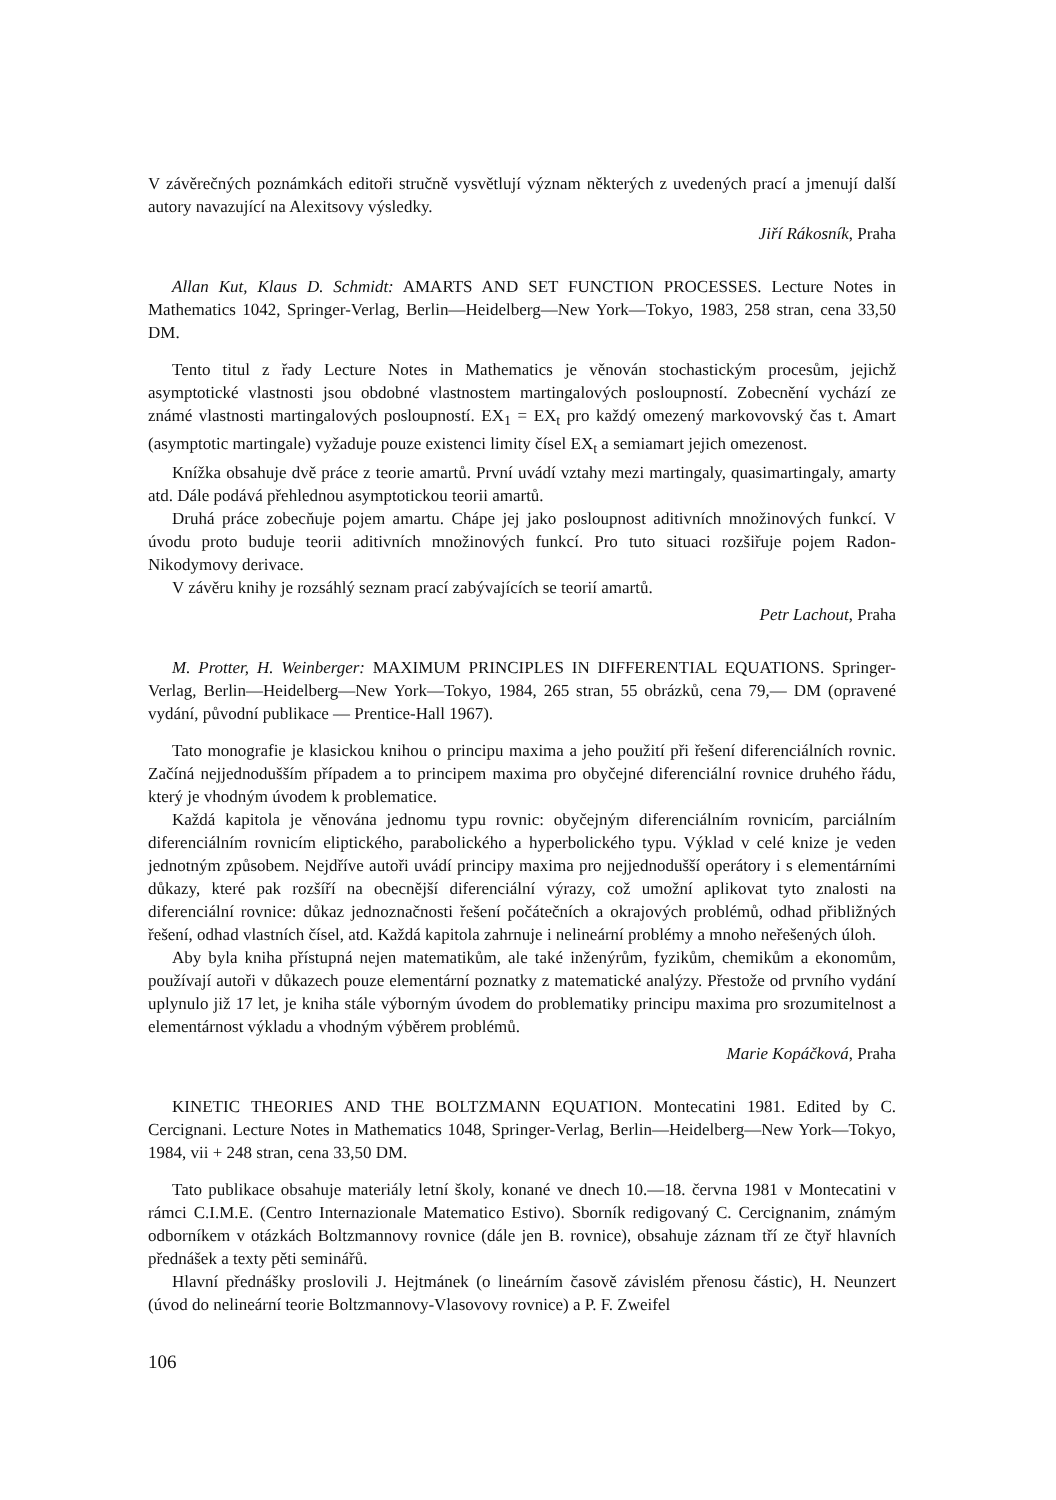V závěrečných poznámkách editoři stručně vysvětlují význam některých z uvedených prací a jmenují další autory navazující na Alexitsovy výsledky.
Jiří Rákosník, Praha
Allan Kut, Klaus D. Schmidt: AMARTS AND SET FUNCTION PROCESSES. Lecture Notes in Mathematics 1042, Springer-Verlag, Berlin—Heidelberg—New York—Tokyo, 1983, 258 stran, cena 33,50 DM.
Tento titul z řady Lecture Notes in Mathematics je věnován stochastickým procesům, jejichž asymptotické vlastnosti jsou obdobné vlastnostem martingalových posloupností. Zobecnění vychází ze známé vlastnosti martingalových posloupností. EX<sub>1</sub> = EX<sub>t</sub> pro každý omezený markovovský čas t. Amart (asymptotic martingale) vyžaduje pouze existenci limity čísel EX<sub>t</sub> a semiamart jejich omezenost.
Knížka obsahuje dvě práce z teorie amartů. První uvádí vztahy mezi martingaly, quasimartingaly, amarty atd. Dále podává přehlednou asymptotickou teorii amartů.
Druhá práce zobecňuje pojem amartu. Chápe jej jako posloupnost aditivních množinových funkcí. V úvodu proto buduje teorii aditivních množinových funkcí. Pro tuto situaci rozšiřuje pojem Radon-Nikodymovy derivace.
V závěru knihy je rozsáhlý seznam prací zabývajících se teorií amartů.
Petr Lachout, Praha
M. Protter, H. Weinberger: MAXIMUM PRINCIPLES IN DIFFERENTIAL EQUATIONS. Springer-Verlag, Berlin—Heidelberg—New York—Tokyo, 1984, 265 stran, 55 obrázků, cena 79,— DM (opravené vydání, původní publikace — Prentice-Hall 1967).
Tato monografie je klasickou knihou o principu maxima a jeho použití při řešení diferenciálních rovnic. Začíná nejjednodušším případem a to principem maxima pro obyčejné diferenciální rovnice druhého řádu, který je vhodným úvodem k problematice.
Každá kapitola je věnována jednomu typu rovnic: obyčejným diferenciálním rovnicím, parciálním diferenciálním rovnicím eliptického, parabolického a hyperbolického typu. Výklad v celé knize je veden jednotným způsobem. Nejdříve autoři uvádí principy maxima pro nejjednodušší operátory i s elementárními důkazy, které pak rozšíří na obecnější diferenciální výrazy, což umožní aplikovat tyto znalosti na diferenciální rovnice: důkaz jednoznačnosti řešení počátečních a okrajových problémů, odhad přibližných řešení, odhad vlastních čísel, atd. Každá kapitola zahrnuje i nelineární problémy a mnoho neřešených úloh.
Aby byla kniha přístupná nejen matematikům, ale také inženýrům, fyzikům, chemikům a ekonomům, používají autoři v důkazech pouze elementární poznatky z matematické analýzy. Přestože od prvního vydání uplynulo již 17 let, je kniha stále výborným úvodem do problematiky principu maxima pro srozumitelnost a elementárnost výkladu a vhodným výběrem problémů.
Marie Kopáčková, Praha
KINETIC THEORIES AND THE BOLTZMANN EQUATION. Montecatini 1981. Edited by C. Cercignani. Lecture Notes in Mathematics 1048, Springer-Verlag, Berlin—Heidelberg—New York—Tokyo, 1984, vii + 248 stran, cena 33,50 DM.
Tato publikace obsahuje materiály letní školy, konané ve dnech 10.—18. června 1981 v Montecatini v rámci C.I.M.E. (Centro Internazionale Matematico Estivo). Sborník redigovaný C. Cercignanim, známým odborníkem v otázkách Boltzmannovy rovnice (dále jen B. rovnice), obsahuje záznam tří ze čtyř hlavních přednášek a texty pěti seminářů.
Hlavní přednášky proslovili J. Hejtmánek (o lineárním časově závislém přenosu částic), H. Neunzert (úvod do nelineární teorie Boltzmannovy-Vlasovovy rovnice) a P. F. Zweifel
106